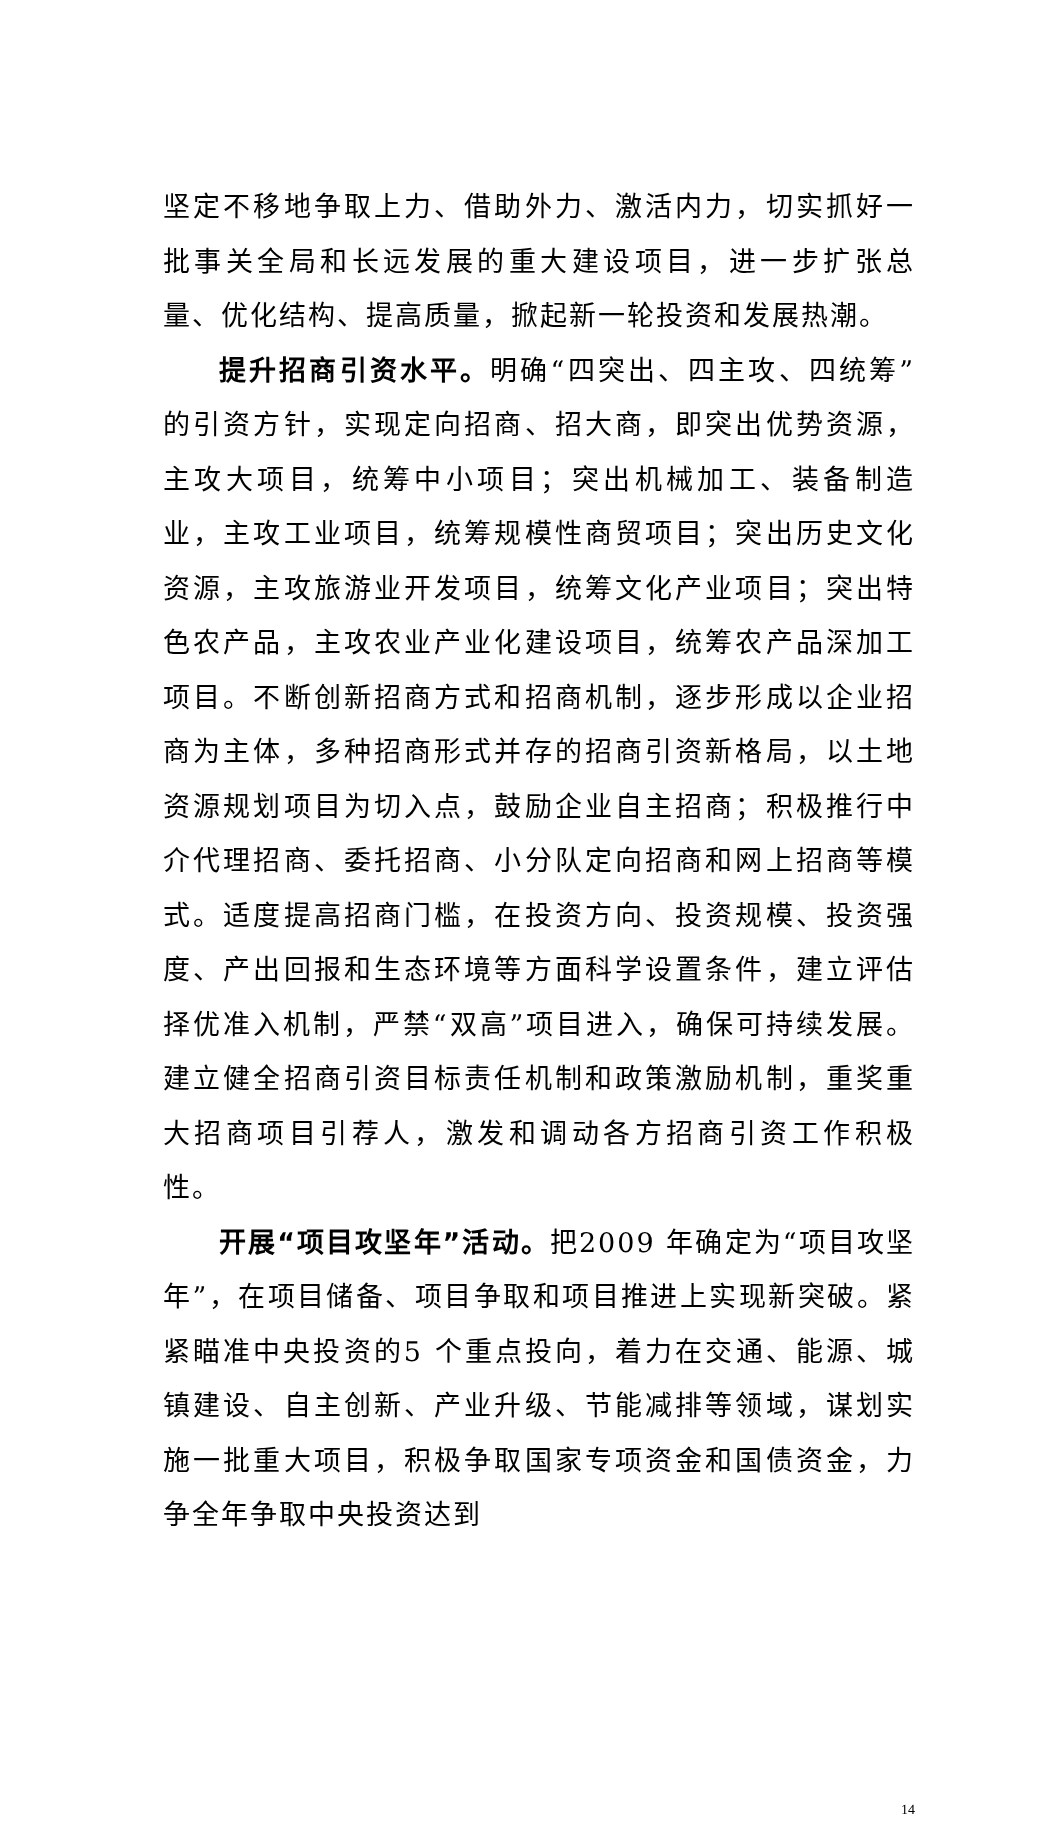坚定不移地争取上力、借助外力、激活内力，切实抓好一批事关全局和长远发展的重大建设项目，进一步扩张总量、优化结构、提高质量，掀起新一轮投资和发展热潮。
提升招商引资水平。明确“四突出、四主攻、四统筹”的引资方针，实现定向招商、招大商，即突出优势资源，主攻大项目，统筹中小项目；突出机械加工、装备制造业，主攻工业项目，统筹规模性商贸项目；突出历史文化资源，主攻旅游业开发项目，统筹文化产业项目；突出特色农产品，主攻农业产业化建设项目，统筹农产品深加工项目。不断创新招商方式和招商机制，逐步形成以企业招商为主体，多种招商形式并存的招商引资新格局，以土地资源规划项目为切入点，鼓励企业自主招商；积极推行中介代理招商、委托招商、小分队定向招商和网上招商等模式。适度提高招商门槛，在投资方向、投资规模、投资强度、产出回报和生态环境等方面科学设置条件，建立评估择优准入机制，严禁“双高”项目进入，确保可持续发展。建立健全招商引资目标责任机制和政策激励机制，重奖重大招商项目引荐人，激发和调动各方招商引资工作积极性。
开展“项目攻坚年”活动。把2009 年确定为“项目攻坚年”，在项目储备、项目争取和项目推进上实现新突破。紧紧瞄准中央投资的5 个重点投向，着力在交通、能源、城镇建设、自主创新、产业升级、节能减排等领域，谋划实施一批重大项目，积极争取国家专项资金和国债资金，力争全年争取中央投资达到
14